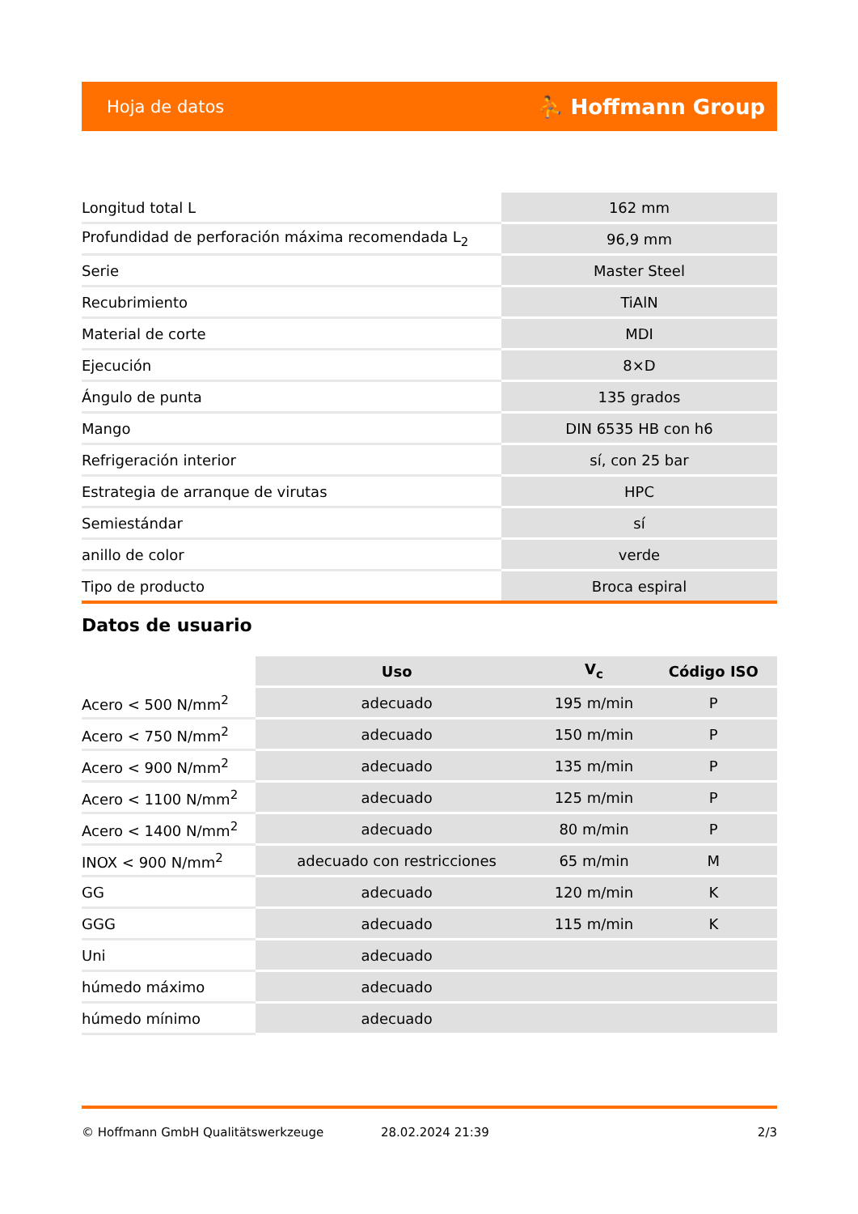Hoja de datos ⛹ Hoffmann Group
| Longitud total L | 162 mm |
| Profundidad de perforación máxima recomendada L<sub>2</sub> | 96,9 mm |
| Serie | Master Steel |
| Recubrimiento | TiAlN |
| Material de corte | MDI |
| Ejecución | 8×D |
| Ángulo de punta | 135 grados |
| Mango | DIN 6535 HB con h6 |
| Refrigeración interior | sí, con 25 bar |
| Estrategia de arranque de virutas | HPC |
| Semiestándar | sí |
| anillo de color | verde |
| Tipo de producto | Broca espiral |
Datos de usuario
| | Uso | V<sub>c</sub> | Código ISO |
| Acero < 500 N/mm<sup>2</sup> | adecuado | 195 m/min | P |
| Acero < 750 N/mm<sup>2</sup> | adecuado | 150 m/min | P |
| Acero < 900 N/mm<sup>2</sup> | adecuado | 135 m/min | P |
| Acero < 1100 N/mm<sup>2</sup> | adecuado | 125 m/min | P |
| Acero < 1400 N/mm<sup>2</sup> | adecuado | 80 m/min | P |
| INOX < 900 N/mm<sup>2</sup> | adecuado con restricciones | 65 m/min | M |
| GG | adecuado | 120 m/min | K |
| GGG | adecuado | 115 m/min | K |
| Uni | adecuado | | |
| húmedo máximo | adecuado | | |
| húmedo mínimo | adecuado | | |
© Hoffmann GmbH Qualitätswerkzeuge 28.02.2024 21:39 2/3